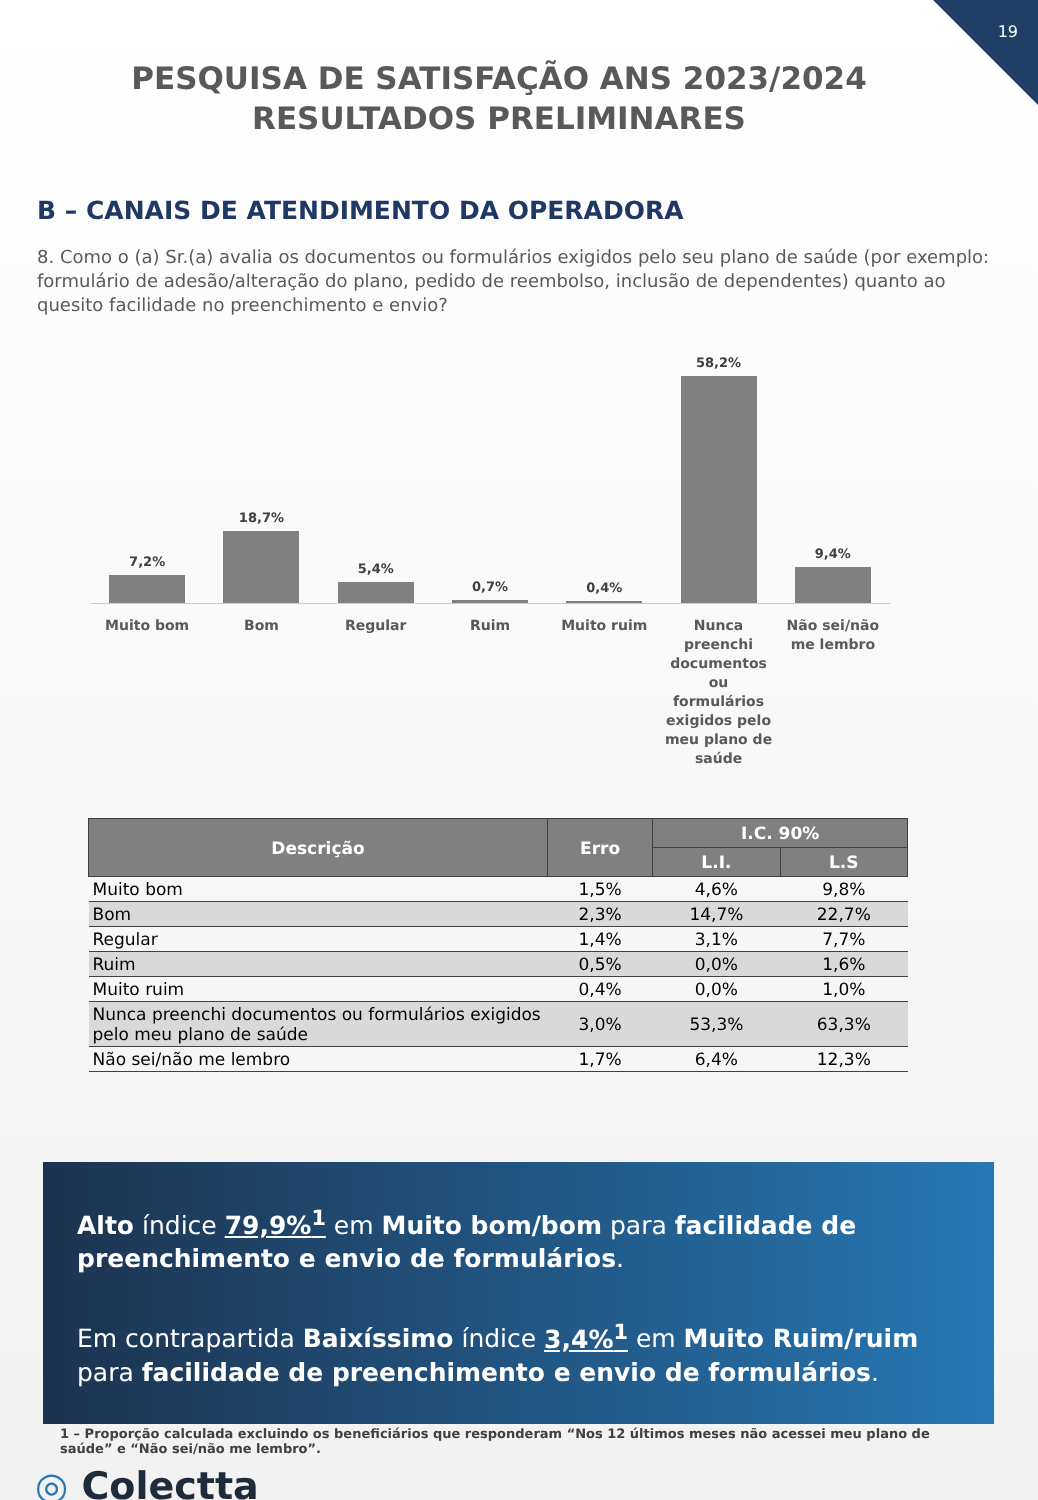19
PESQUISA DE SATISFAÇÃO ANS 2023/2024 RESULTADOS PRELIMINARES
B – CANAIS DE ATENDIMENTO DA OPERADORA
8. Como o (a) Sr.(a) avalia os documentos ou formulários exigidos pelo seu plano de saúde (por exemplo: formulário de adesão/alteração do plano, pedido de reembolso, inclusão de dependentes) quanto ao quesito facilidade no preenchimento e envio?
7,2%
18,7%
5,4%
0,7%
0,4%
58,2%
9,4%
Muito bom Bom Regular Ruim Muito ruim Nunca preenchi documentos ou formulários exigidos pelo meu plano de saúde
Não sei/não me lembro
| Descrição | Erro | I.C. 90% | |
| --- | --- | --- | --- |
| | | L.I. | L.S |
| Muito bom | 1,5% | 4,6% | 9,8% |
| Bom | 2,3% | 14,7% | 22,7% |
| Regular | 1,4% | 3,1% | 7,7% |
| Ruim | 0,5% | 0,0% | 1,6% |
| Muito ruim | 0,4% | 0,0% | 1,0% |
| Nunca preenchi documentos ou formulários exigidos pelo meu plano de saúde | 3,0% | 53,3% | 63,3% |
| Não sei/não me lembro | 1,7% | 6,4% | 12,3% |
Alto índice 79,9%<sup>1</sup> em Muito bom/bom para facilidade de preenchimento e envio de formulários.
Em contrapartida Baixíssimo índice 3,4%<sup>1</sup> em Muito Ruim/ruim para facilidade de preenchimento e envio de formulários.
1 – Proporção calculada excluindo os beneficiários que responderam “Nos 12 últimos meses não acessei meu plano de saúde” e “Não sei/não me lembro”.
◎ Colectta